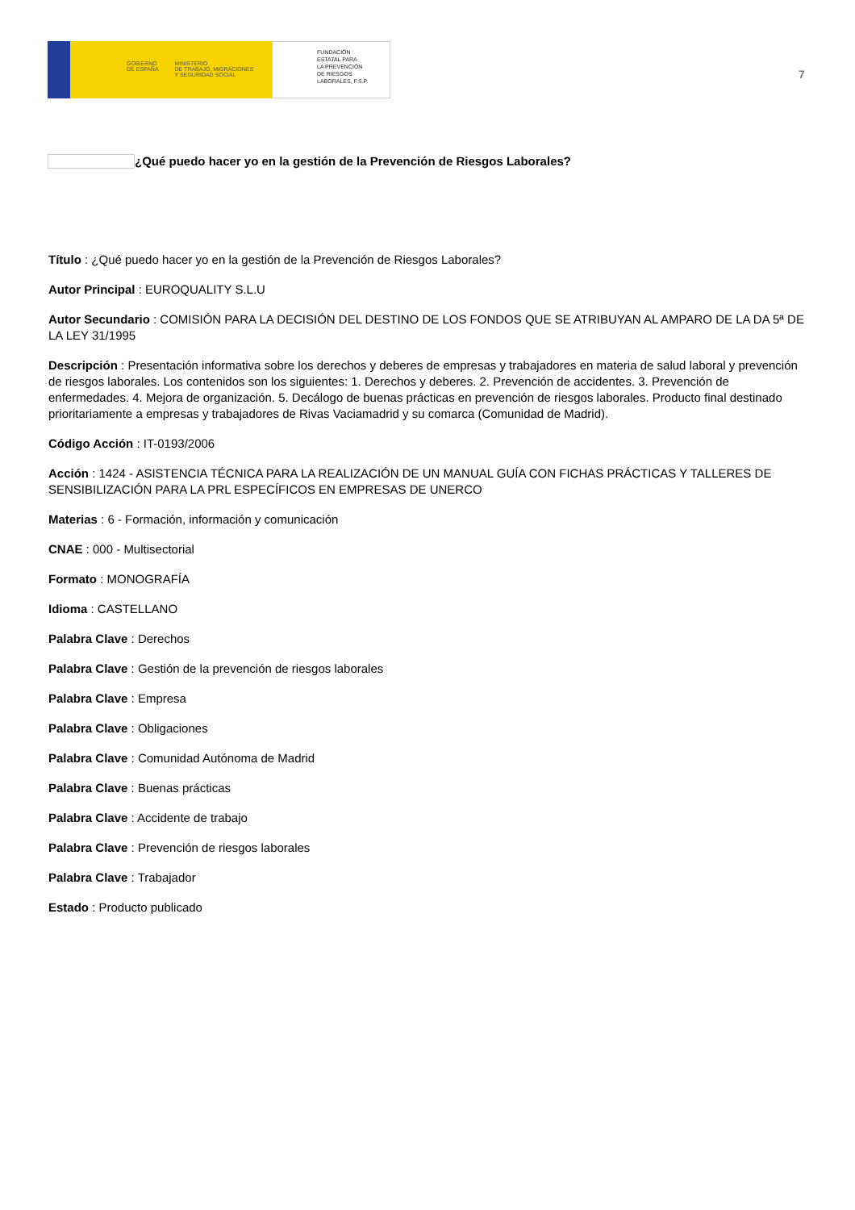GOBIERNO
DE ESPAÑA MINISTERIO
DE TRABAJO, MIGRACIONES
Y SEGURIDAD SOCIAL
FUNDACIÓN
ESTATAL PARA
LA PREVENCIÓN
DE RIESGOS
LABORALES, F.S.P.
7
¿Qué puedo hacer yo en la gestión de la Prevención de Riesgos Laborales?
Título : ¿Qué puedo hacer yo en la gestión de la Prevención de Riesgos Laborales?
Autor Principal : EUROQUALITY S.L.U
Autor Secundario : COMISIÓN PARA LA DECISIÓN DEL DESTINO DE LOS FONDOS QUE SE ATRIBUYAN AL AMPARO DE LA DA 5ª DE LA LEY 31/1995
Descripción : Presentación informativa sobre los derechos y deberes de empresas y trabajadores en materia de salud laboral y prevención de riesgos laborales. Los contenidos son los siguientes: 1. Derechos y deberes. 2. Prevención de accidentes. 3. Prevención de enfermedades. 4. Mejora de organización. 5. Decálogo de buenas prácticas en prevención de riesgos laborales. Producto final destinado prioritariamente a empresas y trabajadores de Rivas Vaciamadrid y su comarca (Comunidad de Madrid).
Código Acción : IT-0193/2006
Acción : 1424 - ASISTENCIA TÉCNICA PARA LA REALIZACIÓN DE UN MANUAL GUÍA CON FICHAS PRÁCTICAS Y TALLERES DE SENSIBILIZACIÓN PARA LA PRL ESPECÍFICOS EN EMPRESAS DE UNERCO
Materias : 6 - Formación, información y comunicación
CNAE : 000 - Multisectorial
Formato : MONOGRAFÍA
Idioma : CASTELLANO
Palabra Clave : Derechos
Palabra Clave : Gestión de la prevención de riesgos laborales
Palabra Clave : Empresa
Palabra Clave : Obligaciones
Palabra Clave : Comunidad Autónoma de Madrid
Palabra Clave : Buenas prácticas
Palabra Clave : Accidente de trabajo
Palabra Clave : Prevención de riesgos laborales
Palabra Clave : Trabajador
Estado : Producto publicado